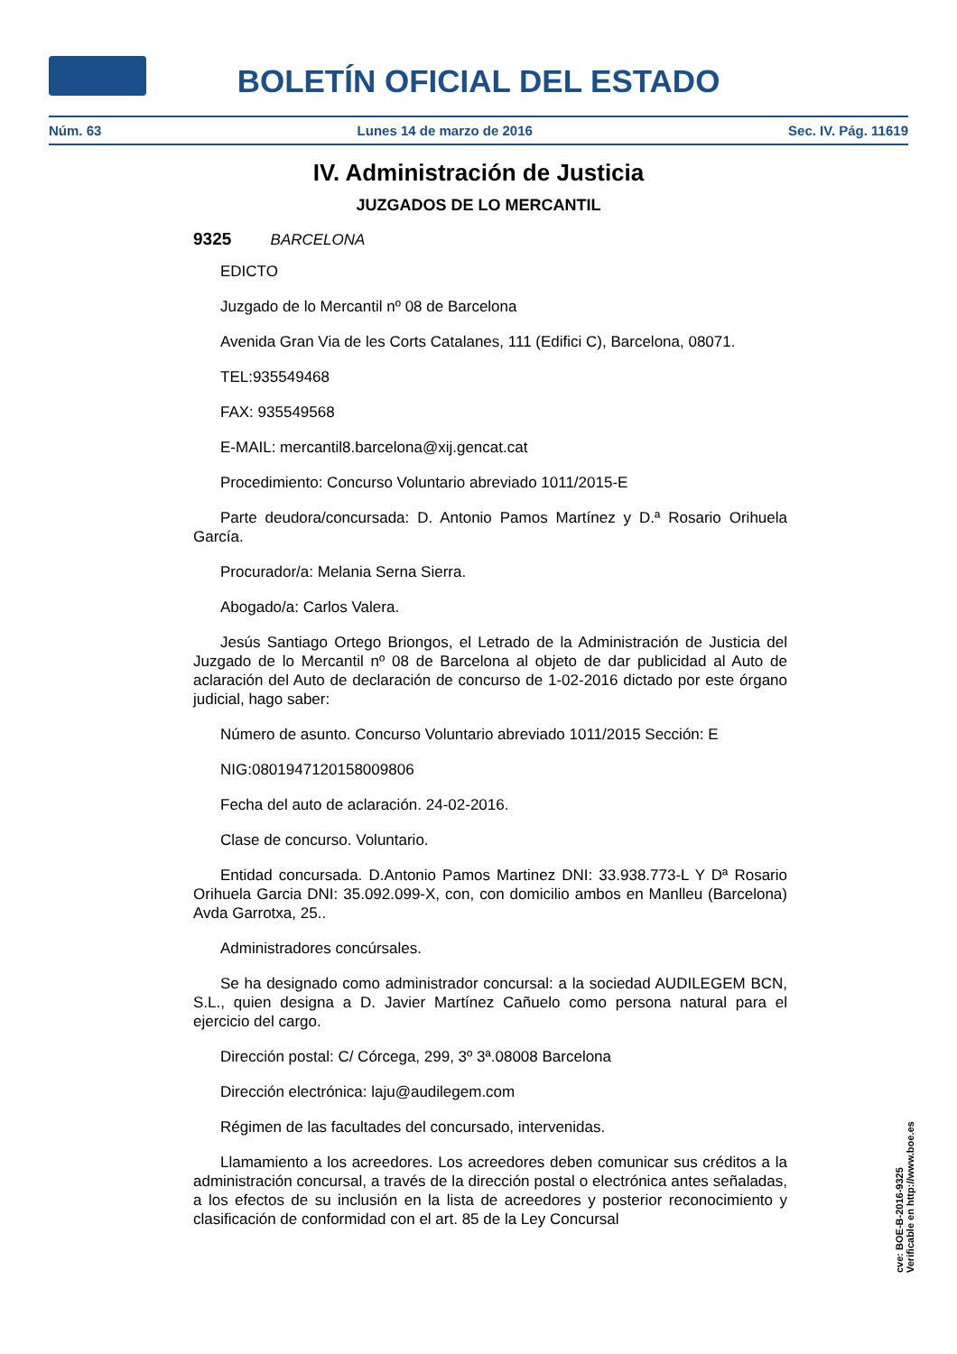BOLETÍN OFICIAL DEL ESTADO
Núm. 63 Lunes 14 de marzo de 2016 Sec. IV. Pág. 11619
IV. Administración de Justicia
JUZGADOS DE LO MERCANTIL
9325 BARCELONA
EDICTO
Juzgado de lo Mercantil nº 08 de Barcelona
Avenida Gran Via de les Corts Catalanes, 111 (Edifici C), Barcelona, 08071.
TEL:935549468
FAX: 935549568
E-MAIL: mercantil8.barcelona@xij.gencat.cat
Procedimiento: Concurso Voluntario abreviado 1011/2015-E
Parte deudora/concursada: D. Antonio Pamos Martínez y D.ª Rosario Orihuela García.
Procurador/a: Melania Serna Sierra.
Abogado/a: Carlos Valera.
Jesús Santiago Ortego Briongos, el Letrado de la Administración de Justicia del Juzgado de lo Mercantil nº 08 de Barcelona al objeto de dar publicidad al Auto de aclaración del Auto de declaración de concurso de 1-02-2016 dictado por este órgano judicial, hago saber:
Número de asunto. Concurso Voluntario abreviado 1011/2015 Sección: E
NIG:08019471201580098​06
Fecha del auto de aclaración. 24-02-2016.
Clase de concurso. Voluntario.
Entidad concursada. D.Antonio Pamos Martinez DNI: 33.938.773-L Y Dª Rosario Orihuela Garcia DNI: 35.092.099-X, con, con domicilio ambos en Manlleu (Barcelona) Avda Garrotxa, 25..
Administradores concúrsales.
Se ha designado como administrador concursal: a la sociedad AUDILEGEM BCN, S.L., quien designa a D. Javier Martínez Cañuelo como persona natural para el ejercicio del cargo.
Dirección postal: C/ Córcega, 299, 3º 3ª.08008 Barcelona
Dirección electrónica: laju@audilegem.com
Régimen de las facultades del concursado, intervenidas.
Llamamiento a los acreedores. Los acreedores deben comunicar sus créditos a la administración concursal, a través de la dirección postal o electrónica antes señaladas, a los efectos de su inclusión en la lista de acreedores y posterior reconocimiento y clasificación de conformidad con el art. 85 de la Ley Concursal
cve: BOE-B-2016-9325
Verificable en http://www.boe.es